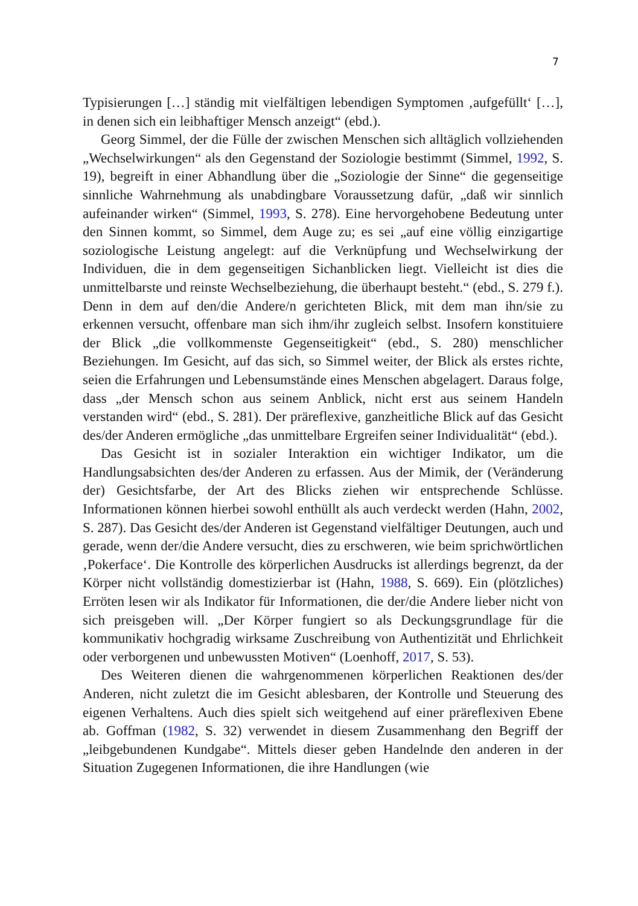7
Typisierungen […] ständig mit vielfältigen lebendigen Symptomen ‚aufgefüllt‘ […], in denen sich ein leibhaftiger Mensch anzeigt“ (ebd.).
Georg Simmel, der die Fülle der zwischen Menschen sich alltäglich vollziehenden „Wechselwirkungen“ als den Gegenstand der Soziologie bestimmt (Simmel, 1992, S. 19), begreift in einer Abhandlung über die „Soziologie der Sinne“ die gegenseitige sinnliche Wahrnehmung als unabdingbare Voraussetzung dafür, „daß wir sinnlich aufeinander wirken“ (Simmel, 1993, S. 278). Eine hervorgehobene Bedeutung unter den Sinnen kommt, so Simmel, dem Auge zu; es sei „auf eine völlig einzigartige soziologische Leistung angelegt: auf die Verknüpfung und Wechselwirkung der Individuen, die in dem gegenseitigen Sichanblicken liegt. Vielleicht ist dies die unmittelbarste und reinste Wechselbeziehung, die überhaupt besteht.“ (ebd., S. 279 f.). Denn in dem auf den/die Andere/n gerichteten Blick, mit dem man ihn/sie zu erkennen versucht, offenbare man sich ihm/ihr zugleich selbst. Insofern konstituiere der Blick „die vollkommenste Gegenseitigkeit“ (ebd., S. 280) menschlicher Beziehungen. Im Gesicht, auf das sich, so Simmel weiter, der Blick als erstes richte, seien die Erfahrungen und Lebensumstände eines Menschen abgelagert. Daraus folge, dass „der Mensch schon aus seinem Anblick, nicht erst aus seinem Handeln verstanden wird“ (ebd., S. 281). Der präreflexive, ganzheitliche Blick auf das Gesicht des/der Anderen ermögliche „das unmittelbare Ergreifen seiner Individualität“ (ebd.).
Das Gesicht ist in sozialer Interaktion ein wichtiger Indikator, um die Handlungsabsichten des/der Anderen zu erfassen. Aus der Mimik, der (Veränderung der) Gesichtsfarbe, der Art des Blicks ziehen wir entsprechende Schlüsse. Informationen können hierbei sowohl enthüllt als auch verdeckt werden (Hahn, 2002, S. 287). Das Gesicht des/der Anderen ist Gegenstand vielfältiger Deutungen, auch und gerade, wenn der/die Andere versucht, dies zu erschweren, wie beim sprichwörtlichen ‚Pokerface‘. Die Kontrolle des körperlichen Ausdrucks ist allerdings begrenzt, da der Körper nicht vollständig domestizierbar ist (Hahn, 1988, S. 669). Ein (plötzliches) Erröten lesen wir als Indikator für Informationen, die der/die Andere lieber nicht von sich preisgeben will. „Der Körper fungiert so als Deckungsgrundlage für die kommunikativ hochgradig wirksame Zuschreibung von Authentizität und Ehrlichkeit oder verborgenen und unbewussten Motiven“ (Loenhoff, 2017, S. 53).
Des Weiteren dienen die wahrgenommenen körperlichen Reaktionen des/der Anderen, nicht zuletzt die im Gesicht ablesbaren, der Kontrolle und Steuerung des eigenen Verhaltens. Auch dies spielt sich weitgehend auf einer präreflexiven Ebene ab. Goffman (1982, S. 32) verwendet in diesem Zusammenhang den Begriff der „leibgebundenen Kundgabe“. Mittels dieser geben Handelnde den anderen in der Situation Zugegenen Informationen, die ihre Handlungen (wie